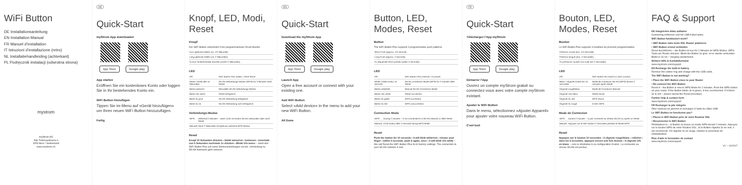WiFi Button
DE Installationsanleitung
EN Installation Manual
FR Manuel d'installation
IT Istruzioni d'installazione (retro)
NL Installatiehandleiding (achterkant)
PL Podręcznik instalacji (odwrotna strona)
mystrom
myStrom AG
Alte Tiefenaustrasse 6
3050 Bern / Switzerland
www.mystrom.ch
DE
Quick-Start
myStrom App downloaden
App Store Google play
App starten
Eröffnen Sie ein kostenloses Konto oder loggen Sie in Ihr bestehendes Konto ein.
WiFi Button hinzufügen
Tippen Sie im Menu auf «Gerät hinzufügen» um Ihren neuen WiFi Button hinzuzufügen.
Fertig
Knopf, LED, Modi, Reset
Knopf
Der WiFi Button unterstützt 3 frei programmierbare Druck-Muster.
| Kurz gedrückt halten (ca. 1/2 Sekunde) |
| Lang gedrückt halten (ca. 2 Sekunden) |
| 2x kurz hintereinander drücken (innert 2 Sekunden) |
LED
| Off | WiFi Button Plus inaktiv / ohne Strom |
| Weiss / blinkt alle 15 Sekunden | WLAN Verbindungs-Modus (WPS) für 2 Minuten nach Reset |
| Blinkt weiss/rot | Manueller WLAN Verbindungs-Modus |
| Blinkt 10x weiss | Reset erfolgreich |
| Blinkt 3x grün | WLAN Verbindung erfolgreich |
| Blinkt 3x rot | WLAN Verbindung nicht erfolgreich |
Verbindungs-Modus
| WPS | Während 2 Minuten – wenn nicht mit einem WLAN verbunden oder nach Reset |
| Manuell | Nach 2 Sekunden Knopfdruck während WPS Modus |
Reset
Knopf 10 Sekunden drücken › blinkt weiss/rot › loslassen › innerhalb von 5 Sekunden nochmals 1x drücken › Blinkt 10x weiss – Setzt den WiFi Button Plus auf seine Werkseinstellungen zurück. Verbindung zu WLAN Netzwerk geht verloren.
EN
Quick-Start
Download the myStrom App
App Store Google play
Launch App
Open a free account or connect with your existing one.
Add WiFi Button
Select «Add device» in the menu to add your new WiFi Button.
All Done
Button, LED, Modes, Reset
Button
The WiFi Button Plus supports 3 programmable push-patterns.
| Short Push (approx. 1/2 second) |
| Long Push (approx. 2 seconds) |
| 2x sequential short pushes (within 2 seconds) |
LED
| Off | WiFi Button Plus inactive / no power |
| White / blinks every 15 seconds | WLAN connection Mode (WPS) for 2 minutes after Reset |
| Blinks white/red | Manual WLAN Connection Mode |
| Blinks 10x white | Reset successful |
| Blinks 3x green | WPS successful |
| Blinks 3x red | WPS unsuccessful |
Connection Mode
| WPS | During 2 minutes – if not connected to a WLAN network or after Reset |
| Manual | Push button after 2 seconds during WPS Mode |
Reset
Push the button for 10 seconds › it will blink white/red › release your finger › within 5 seconds, push it again, once › it will blink 10x white – this will Reset the WiFi Button Plus to its factory settings. The connection to your WLAN network is lost.
FR
Quick-Start
Téléchargez l'App myStrom
App Store Google play
Démarrer l'App
Ouvrez un compte myStrom gratuit ou connectez-vous avec votre compte myStrom existant.
Ajouter le WiFi Button
Dans le menu, sélectionnez «Ajouter Appareil» pour ajouter votre nouveau WiFi Button.
C'est tout
Bouton, LED, Modes, Reset
Bouton
Le WiFi Button Plus supporte 3 modèles de pression programmables.
| Pression courte (env. 1/2 seconde) |
| Pression longue (env. 2 secondes) |
| 2x pressions courtes à la suite (en 2 secondes) |
LED
| Off | WiFi Button est inactif ou sans courant |
| Blanc / clignote toutes les 15 secondes | Mode de connexion WLAN (WPS) durant 2 minutes après Reset |
| Clignote rouge/blanc | Mode de Connexion Manuel |
| Clignote 10x blanc | Reset réussi |
| Clignote 3x vert | WPS réussi |
| Clignote 3x rouge | Echec WPS |
Mode de Connexion
| WPS | Durant 2 minutes – si pas connecté au réseau WLAN ou après un Reset |
| Manuel | Appuyer sur le WiFi Button 2 secondes pendant le Mode WPS |
Reset
Appuyez sur le bouton 10 secondes › il clignote rouge/blanc › relâcher › dans les 5 secondes, appuyez encore une fois dessus › il clignote 10x en blanc – cela le réinitialise à sa configuration d'usine. La connexion au réseau WLAN est perdue.
FAQ & Support
DE Integrierten Akku aufladen
Gummiring entfernen und mit USB-Kabel laden.
WiFi Button funktioniert nicht?
• WiFi Button nahe beim DSL Router platzieren
• WiFi Button erneut verbinden
Reset durchführen – der Button ist nun für 2 Minuten im WPS-Modus. WPS-Taste am Router drücken. Blinkt der Button 3x grün, ist er wieder verbunden. Blinkt er 3x rot – Vorgang wiederholen.
Weitere Hilfe & Kontaktformular
www.mystrom.com/support
EN Recharge the built-in battery
Remove the rubber ring and charge with the USB cable.
The WiFi Button is not working?
• Place the WiFi Button close to your Router
• Re-connect the WiFi Button
Reset it – the Button is now in WPS Mode for 2 minutes. Push the WPS button on your router. If the Button blinks 3x in green, it has reconnected. If it blinks 3x in red – please repeat the Reset procedure.
Further help & contact form
www.mystrom.com/support
FR Recharger la pile intégrée
Ôtez l'anneau en gomme et rechargez à l'aide du câble USB.
Le WiFi Button ne fonctionne pas?
• Placez le WiFi Button près de votre Routeur DSL
• Reconnectez le WiFi Button
Réinitialisez-le – le Button se trouve en mode WPS durant 2 minutes. Appuyez sur le bouton WPS de votre Routeur DSL. Si le Button clignote 3x en vert, il est reconnecté. S'il clignote 3x en rouge, répétez la procédure de réinitialisation.
Plus d'aide & formulaire de contact
www.mystrom.com/support
V1 – 10/2017